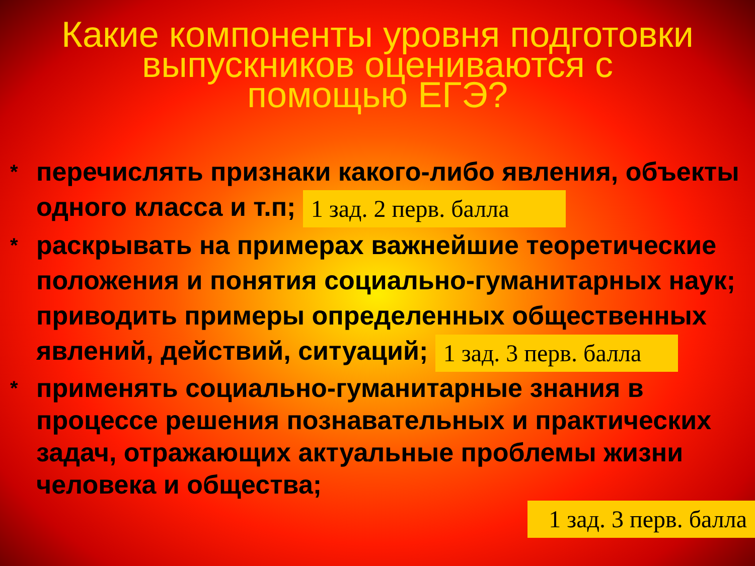Какие компоненты уровня подготовки
выпускников оцениваются с
помощью ЕГЭ?
*
перечислять признаки какого-либо явления, объекты одного класса и т.п; 1 зад. 2 перв. балла
*
раскрывать на примерах важнейшие теоретические положения и понятия социально-гуманитарных наук; приводить примеры определенных общественных явлений, действий, ситуаций; 1 зад. 3 перв. балла
*
применять социально-гуманитарные знания в процессе решения познавательных и практических задач, отражающих актуальные проблемы жизни человека и общества;
1 зад. 3 перв. балла